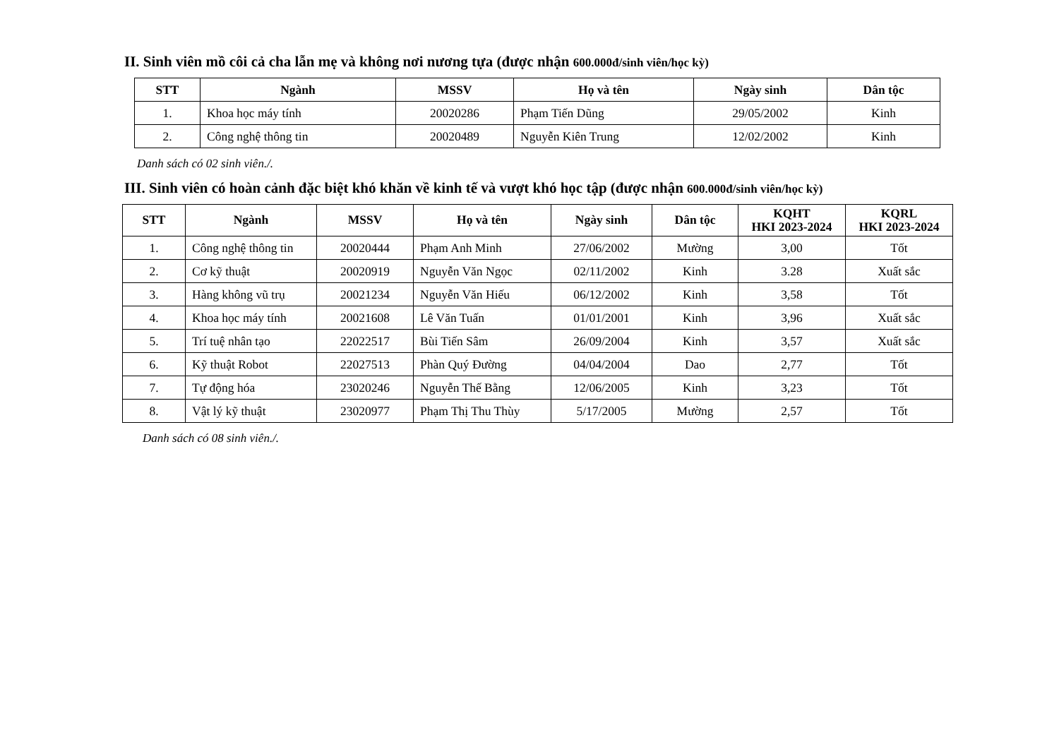II. Sinh viên mồ côi cả cha lẫn mẹ và không nơi nương tựa (được nhận 600.000đ/sinh viên/học kỳ)
| STT | Ngành | MSSV | Họ và tên | Ngày sinh | Dân tộc |
| --- | --- | --- | --- | --- | --- |
| 1. | Khoa học máy tính | 20020286 | Phạm Tiến Dũng | 29/05/2002 | Kinh |
| 2. | Công nghệ thông tin | 20020489 | Nguyễn Kiên Trung | 12/02/2002 | Kinh |
Danh sách có 02 sinh viên./.
III. Sinh viên có hoàn cảnh đặc biệt khó khăn về kinh tế và vượt khó học tập (được nhận 600.000đ/sinh viên/học kỳ)
| STT | Ngành | MSSV | Họ và tên | Ngày sinh | Dân tộc | KQHT HKI 2023-2024 | KQRL HKI 2023-2024 |
| --- | --- | --- | --- | --- | --- | --- | --- |
| 1. | Công nghệ thông tin | 20020444 | Phạm Anh Minh | 27/06/2002 | Mường | 3,00 | Tốt |
| 2. | Cơ kỹ thuật | 20020919 | Nguyễn Văn Ngọc | 02/11/2002 | Kinh | 3.28 | Xuất sắc |
| 3. | Hàng không vũ trụ | 20021234 | Nguyễn Văn Hiếu | 06/12/2002 | Kinh | 3,58 | Tốt |
| 4. | Khoa học máy tính | 20021608 | Lê Văn Tuấn | 01/01/2001 | Kinh | 3,96 | Xuất sắc |
| 5. | Trí tuệ nhân tạo | 22022517 | Bùi Tiến Sâm | 26/09/2004 | Kinh | 3,57 | Xuất sắc |
| 6. | Kỹ thuật Robot | 22027513 | Phàn Quý Đường | 04/04/2004 | Dao | 2,77 | Tốt |
| 7. | Tự động hóa | 23020246 | Nguyễn Thế Bằng | 12/06/2005 | Kinh | 3,23 | Tốt |
| 8. | Vật lý kỹ thuật | 23020977 | Phạm Thị Thu Thùy | 5/17/2005 | Mường | 2,57 | Tốt |
Danh sách có 08 sinh viên./.